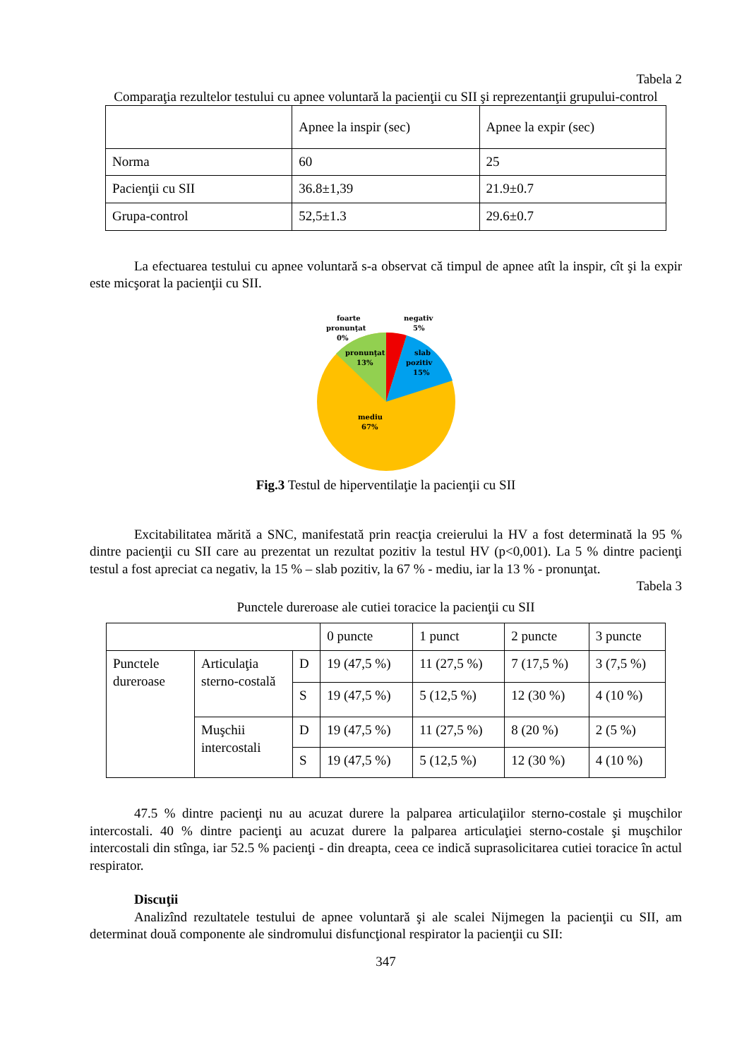Tabela 2
Comparaţia rezultelor testului cu apnee voluntară la pacienţii cu SII şi reprezentanţii grupului-control
| | Apnee la inspir (sec) | Apnee la expir (sec) |
| --- | --- | --- |
| Norma | 60 | 25 |
| Pacienţii cu SII | 36.8±1,39 | 21.9±0.7 |
| Grupa-control | 52,5±1.3 | 29.6±0.7 |
La efectuarea testului cu apnee voluntară s-a observat că timpul de apnee atît la inspir, cît şi la expir este micşorat la pacienţii cu SII.
foarte
pronunţat
0%
negativ
5%
pronunţat
13%
slab
pozitiv
15%
mediu
67%
Fig.3 Testul de hiperventilaţie la pacienţii cu SII
Excitabilitatea mărită a SNC, manifestată prin reacţia creierului la HV a fost determinată la 95 % dintre pacienţii cu SII care au prezentat un rezultat pozitiv la testul HV (p<0,001). La 5 % dintre pacienţi testul a fost apreciat ca negativ, la 15 % – slab pozitiv, la 67 % - mediu, iar la 13 % - pronunţat.
Tabela 3
Punctele dureroase ale cutiei toracice la pacienţii cu SII
| | | | 0 puncte | 1 punct | 2 puncte | 3 puncte |
| --- | --- | --- | --- | --- | --- | --- |
| Punctele dureroase | Articulaţia sterno-costală | D | 19 (47,5 %) | 11 (27,5 %) | 7 (17,5 %) | 3 (7,5 %) |
| | | S | 19 (47,5 %) | 5 (12,5 %) | 12 (30 %) | 4 (10 %) |
| | Muşchii intercostali | D | 19 (47,5 %) | 11 (27,5 %) | 8 (20 %) | 2 (5 %) |
| | | S | 19 (47,5 %) | 5 (12,5 %) | 12 (30 %) | 4 (10 %) |
47.5 % dintre pacienţi nu au acuzat durere la palparea articulaţiilor sterno-costale şi muşchilor intercostali. 40 % dintre pacienţi au acuzat durere la palparea articulaţiei sterno-costale şi muşchilor intercostali din stînga, iar 52.5 % pacienţi - din dreapta, ceea ce indică suprasolicitarea cutiei toracice în actul respirator.
Discuţii
Analizînd rezultatele testului de apnee voluntară şi ale scalei Nijmegen la pacienţii cu SII, am determinat două componente ale sindromului disfuncţional respirator la pacienţii cu SII:
347